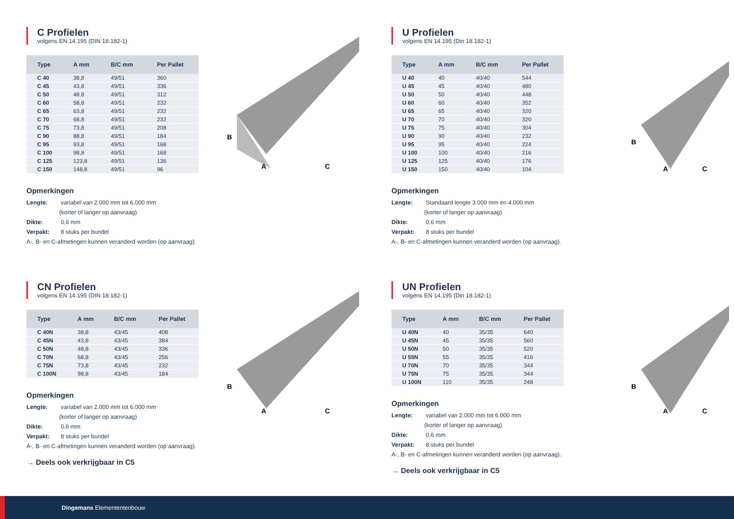C Profielen
volgens EN 14.195 (DIN 18.182-1)
| Type | A mm | B/C mm | Per Pallet |
| --- | --- | --- | --- |
| C 40 | 38,8 | 49/51 | 360 |
| C 45 | 43,8 | 49/51 | 336 |
| C 50 | 48,8 | 49/51 | 312 |
| C 60 | 58,8 | 49/51 | 232 |
| C 65 | 63,8 | 49/51 | 232 |
| C 70 | 68,8 | 49/51 | 232 |
| C 75 | 73,8 | 49/51 | 208 |
| C 90 | 88,8 | 49/51 | 184 |
| C 95 | 93,8 | 49/51 | 168 |
| C 100 | 98,8 | 49/51 | 168 |
| C 125 | 123,8 | 49/51 | 136 |
| C 150 | 148,8 | 49/51 | 96 |
Opmerkingen
Lengte: variabel van 2.000 mm tot 6.000 mm
(korter of langer op aanvraag)
Dikte: 0,6 mm
Verpakt: 8 stuks per bundel
A-, B- en C-afmetingen kunnen veranderd worden (op aanvraag).
B
A
C
CN Profielen
volgens EN 14.195 (DIN 18.182-1)
| Type | A mm | B/C mm | Per Pallet |
| --- | --- | --- | --- |
| C 40N | 38,8 | 43/45 | 408 |
| C 45N | 43,8 | 43/45 | 384 |
| C 50N | 48,8 | 43/45 | 336 |
| C 70N | 68,8 | 43/45 | 256 |
| C 75N | 73,8 | 43/45 | 232 |
| C 100N | 98,8 | 43/45 | 184 |
Opmerkingen
Lengte: variabel van 2.000 mm tot 6.000 mm
(korter of langer op aanvraag)
Dikte: 0,6 mm
Verpakt: 8 stuks per bundel
A-, B- en C-afmetingen kunnen veranderd worden (op aanvraag).
→ Deels ook verkrijgbaar in C5
B
A
C
U Profielen
volgens EN 14.195 (Din 18.182-1)
| Type | A mm | B/C mm | Per Pallet |
| --- | --- | --- | --- |
| U 40 | 40 | 40/40 | 544 |
| U 45 | 45 | 40/40 | 480 |
| U 50 | 50 | 40/40 | 448 |
| U 60 | 60 | 40/40 | 352 |
| U 65 | 65 | 40/40 | 320 |
| U 70 | 70 | 40/40 | 320 |
| U 75 | 75 | 40/40 | 304 |
| U 90 | 90 | 40/40 | 232 |
| U 95 | 95 | 40/40 | 224 |
| U 100 | 100 | 40/40 | 216 |
| U 125 | 125 | 40/40 | 176 |
| U 150 | 150 | 40/40 | 104 |
Opmerkingen
Lengte: Standaard lengte 3.000 mm en 4.000 mm
(korter of langer op aanvraag)
Dikte: 0,6 mm
Verpakt: 8 stuks per bundel
A-, B- en C-afmetingen kunnen veranderd worden (op aanvraag).
B
A
C
UN Profielen
volgens EN 14.195 (Din 18.182-1)
| Type | A mm | B/C mm | Per Pallet |
| --- | --- | --- | --- |
| U 40N | 40 | 35/35 | 640 |
| U 45N | 45 | 35/35 | 560 |
| U 50N | 50 | 35/35 | 520 |
| U 55N | 55 | 35/35 | 416 |
| U 70N | 70 | 35/35 | 344 |
| U 75N | 75 | 35/35 | 344 |
| U 100N | 110 | 35/35 | 248 |
Opmerkingen
Lengte: variabel van 2.000 mm tot 6.000 mm
(korter of langer op aanvraag)
Dikte: 0,6 mm
Verpakt: 8 stuks per bundel
A-, B- en C-afmetingen kunnen veranderd worden (op aanvraag).
→ Deels ook verkrijgbaar in C5
B
A
C
Dingemans Elemententenbouw